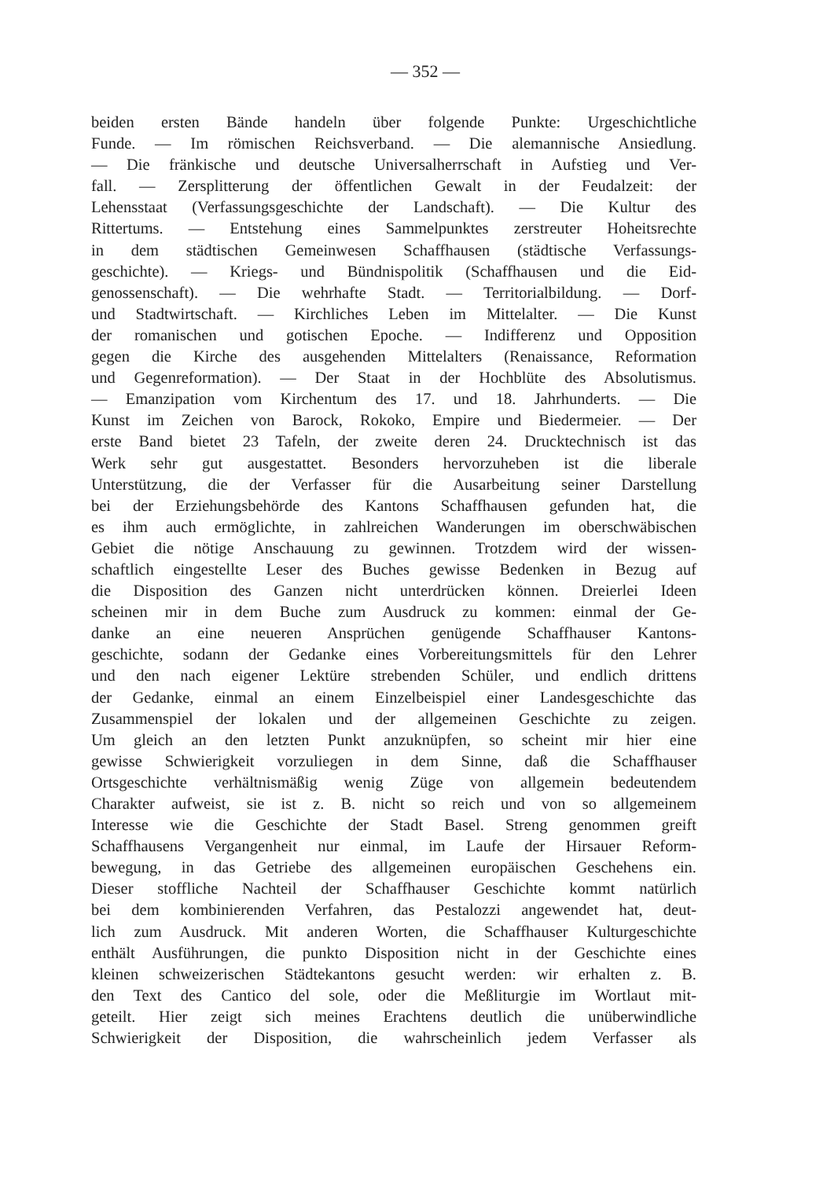— 352 —
beiden ersten Bände handeln über folgende Punkte: Urgeschichtliche
Funde. — Im römischen Reichsverband. — Die alemannische Ansiedlung.
— Die fränkische und deutsche Universalherrschaft in Aufstieg und Ver-
fall. — Zersplitterung der öffentlichen Gewalt in der Feudalzeit: der
Lehensstaat (Verfassungsgeschichte der Landschaft). — Die Kultur des
Rittertums. — Entstehung eines Sammelpunktes zerstreuter Hoheitsrechte
in dem städtischen Gemeinwesen Schaffhausen (städtische Verfassungs-
geschichte). — Kriegs- und Bündnispolitik (Schaffhausen und die Eid-
genossenschaft). — Die wehrhafte Stadt. — Territorialbildung. — Dorf-
und Stadtwirtschaft. — Kirchliches Leben im Mittelalter. — Die Kunst
der romanischen und gotischen Epoche. — Indifferenz und Opposition
gegen die Kirche des ausgehenden Mittelalters (Renaissance, Reformation
und Gegenreformation). — Der Staat in der Hochblüte des Absolutismus.
— Emanzipation vom Kirchentum des 17. und 18. Jahrhunderts. — Die
Kunst im Zeichen von Barock, Rokoko, Empire und Biedermeier. — Der
erste Band bietet 23 Tafeln, der zweite deren 24. Drucktechnisch ist das
Werk sehr gut ausgestattet. Besonders hervorzuheben ist die liberale
Unterstützung, die der Verfasser für die Ausarbeitung seiner Darstellung
bei der Erziehungsbehörde des Kantons Schaffhausen gefunden hat, die
es ihm auch ermöglichte, in zahlreichen Wanderungen im oberschwäbischen
Gebiet die nötige Anschauung zu gewinnen. Trotzdem wird der wissen-
schaftlich eingestellte Leser des Buches gewisse Bedenken in Bezug auf
die Disposition des Ganzen nicht unterdrücken können. Dreierlei Ideen
scheinen mir in dem Buche zum Ausdruck zu kommen: einmal der Ge-
danke an eine neueren Ansprüchen genügende Schaffhauser Kantons-
geschichte, sodann der Gedanke eines Vorbereitungsmittels für den Lehrer
und den nach eigener Lektüre strebenden Schüler, und endlich drittens
der Gedanke, einmal an einem Einzelbeispiel einer Landesgeschichte das
Zusammenspiel der lokalen und der allgemeinen Geschichte zu zeigen.
Um gleich an den letzten Punkt anzuknüpfen, so scheint mir hier eine
gewisse Schwierigkeit vorzuliegen in dem Sinne, daß die Schaffhauser
Ortsgeschichte verhältnismäßig wenig Züge von allgemein bedeutendem
Charakter aufweist, sie ist z. B. nicht so reich und von so allgemeinem
Interesse wie die Geschichte der Stadt Basel. Streng genommen greift
Schaffhausens Vergangenheit nur einmal, im Laufe der Hirsauer Reform-
bewegung, in das Getriebe des allgemeinen europäischen Geschehens ein.
Dieser stoffliche Nachteil der Schaffhauser Geschichte kommt natürlich
bei dem kombinierenden Verfahren, das Pestalozzi angewendet hat, deut-
lich zum Ausdruck. Mit anderen Worten, die Schaffhauser Kulturgeschichte
enthält Ausführungen, die punkto Disposition nicht in der Geschichte eines
kleinen schweizerischen Städtekantons gesucht werden: wir erhalten z. B.
den Text des Cantico del sole, oder die Meßliturgie im Wortlaut mit-
geteilt. Hier zeigt sich meines Erachtens deutlich die unüberwindliche
Schwierigkeit der Disposition, die wahrscheinlich jedem Verfasser als